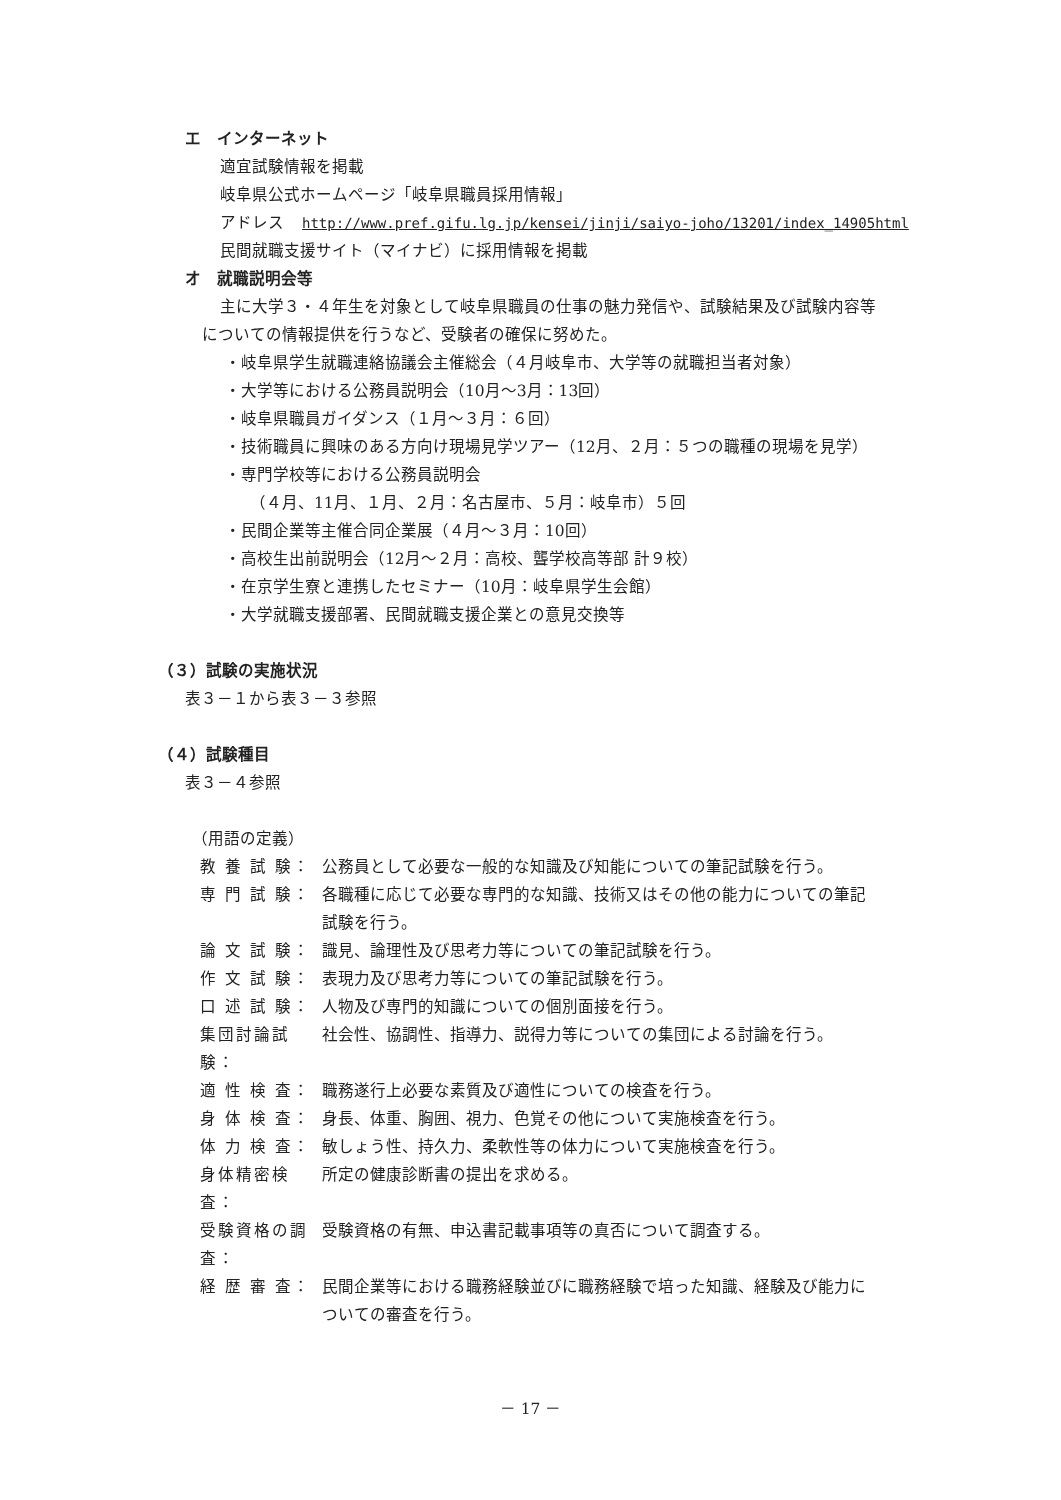エ　インターネット
適宜試験情報を掲載
岐阜県公式ホームページ「岐阜県職員採用情報」
アドレス http://www.pref.gifu.lg.jp/kensei/jinji/saiyo-joho/13201/index_14905html
民間就職支援サイト（マイナビ）に採用情報を掲載
オ　就職説明会等
主に大学３・４年生を対象として岐阜県職員の仕事の魅力発信や、試験結果及び試験内容等
についての情報提供を行うなど、受験者の確保に努めた。
・岐阜県学生就職連絡協議会主催総会（４月岐阜市、大学等の就職担当者対象）
・大学等における公務員説明会（10月～3月：13回）
・岐阜県職員ガイダンス（１月～３月：６回）
・技術職員に興味のある方向け現場見学ツアー（12月、２月：５つの職種の現場を見学）
・専門学校等における公務員説明会
（４月、11月、１月、２月：名古屋市、５月：岐阜市）５回
・民間企業等主催合同企業展（４月～３月：10回）
・高校生出前説明会（12月～２月：高校、聾学校高等部 計９校）
・在京学生寮と連携したセミナー（10月：岐阜県学生会館）
・大学就職支援部署、民間就職支援企業との意見交換等
（３）試験の実施状況
表３－１から表３－３参照
（４）試験種目
表３－４参照
（用語の定義）
| 教 養 試 験： | 公務員として必要な一般的な知識及び知能についての筆記試験を行う。 |
| 専 門 試 験： | 各職種に応じて必要な専門的な知識、技術又はその他の能力についての筆記 試験を行う。 |
| 論 文 試 験： | 識見、論理性及び思考力等についての筆記試験を行う。 |
| 作 文 試 験： | 表現力及び思考力等についての筆記試験を行う。 |
| 口 述 試 験： | 人物及び専門的知識についての個別面接を行う。 |
| 集団討論試験： | 社会性、協調性、指導力、説得力等についての集団による討論を行う。 |
| 適 性 検 査： | 職務遂行上必要な素質及び適性についての検査を行う。 |
| 身 体 検 査： | 身長、体重、胸囲、視力、色覚その他について実施検査を行う。 |
| 体 力 検 査： | 敏しょう性、持久力、柔軟性等の体力について実施検査を行う。 |
| 身体精密検査： | 所定の健康診断書の提出を求める。 |
| 受験資格の調査： | 受験資格の有無、申込書記載事項等の真否について調査する。 |
| 経 歴 審 査： | 民間企業等における職務経験並びに職務経験で培った知識、経験及び能力に ついての審査を行う。 |
－ 17 －